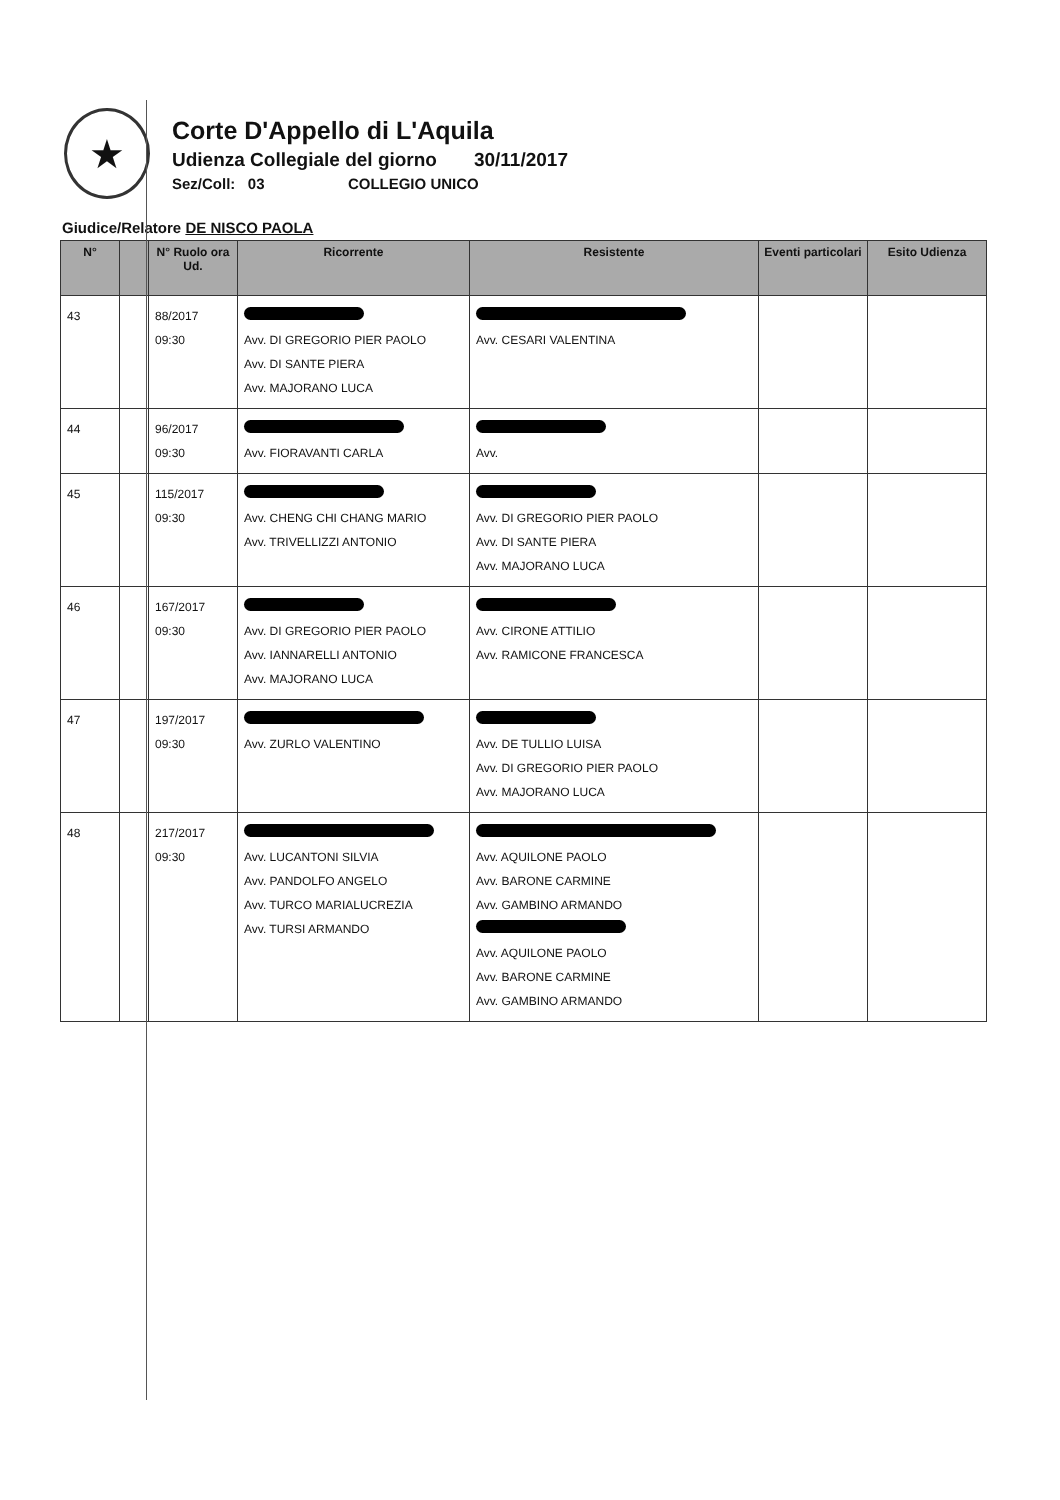★
Corte D'Appello di L'Aquila
Udienza Collegiale del giorno 30/11/2017
Sez/Coll: 03 COLLEGIO UNICO
Giudice/Relatore DE NISCO PAOLA
| N° | | N° Ruolo ora Ud. | Ricorrente | Resistente | Eventi particolari | Esito Udienza |
| --- | --- | --- | --- | --- | --- | --- |
| 43 | | 88/2017 09:30 | Avv. DI GREGORIO PIER PAOLO Avv. DI SANTE PIERA Avv. MAJORANO LUCA | Avv. CESARI VALENTINA | | |
| 44 | | 96/2017 09:30 | Avv. FIORAVANTI CARLA | Avv. | | |
| 45 | | 115/2017 09:30 | Avv. CHENG CHI CHANG MARIO Avv. TRIVELLIZZI ANTONIO | Avv. DI GREGORIO PIER PAOLO Avv. DI SANTE PIERA Avv. MAJORANO LUCA | | |
| 46 | | 167/2017 09:30 | Avv. DI GREGORIO PIER PAOLO Avv. IANNARELLI ANTONIO Avv. MAJORANO LUCA | Avv. CIRONE ATTILIO Avv. RAMICONE FRANCESCA | | |
| 47 | | 197/2017 09:30 | Avv. ZURLO VALENTINO | Avv. DE TULLIO LUISA Avv. DI GREGORIO PIER PAOLO Avv. MAJORANO LUCA | | |
| 48 | | 217/2017 09:30 | Avv. LUCANTONI SILVIA Avv. PANDOLFO ANGELO Avv. TURCO MARIALUCREZIA Avv. TURSI ARMANDO | Avv. AQUILONE PAOLO Avv. BARONE CARMINE Avv. GAMBINO ARMANDO Avv. AQUILONE PAOLO Avv. BARONE CARMINE Avv. GAMBINO ARMANDO | | |